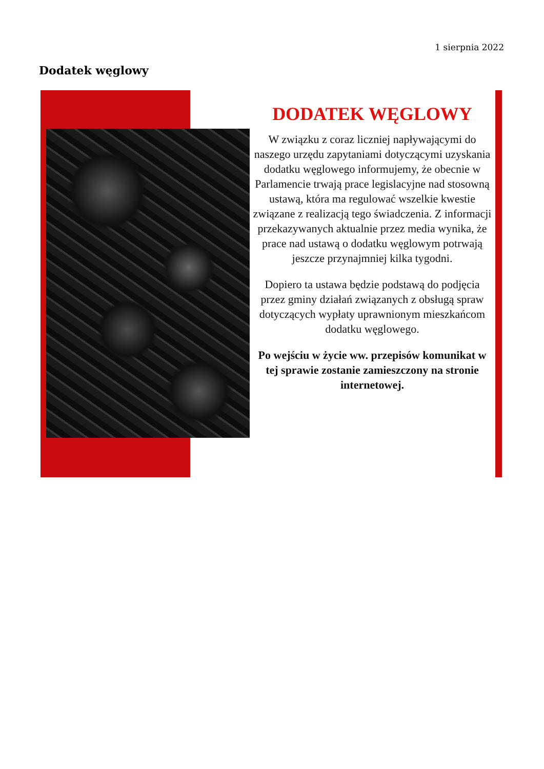1 sierpnia 2022
Dodatek węglowy
DODATEK WĘGLOWY
W związku z coraz liczniej napływającymi do naszego urzędu zapytaniami dotyczącymi uzyskania dodatku węglowego informujemy, że obecnie w Parlamencie trwają prace legislacyjne nad stosowną ustawą, która ma regulować wszelkie kwestie związane z realizacją tego świadczenia. Z informacji przekazywanych aktualnie przez media wynika, że prace nad ustawą o dodatku węglowym potrwają jeszcze przynajmniej kilka tygodni.
Dopiero ta ustawa będzie podstawą do podjęcia przez gminy działań związanych z obsługą spraw dotyczących wypłaty uprawnionym mieszkańcom dodatku węglowego.
Po wejściu w życie ww. przepisów komunikat w tej sprawie zostanie zamieszczony na stronie internetowej.